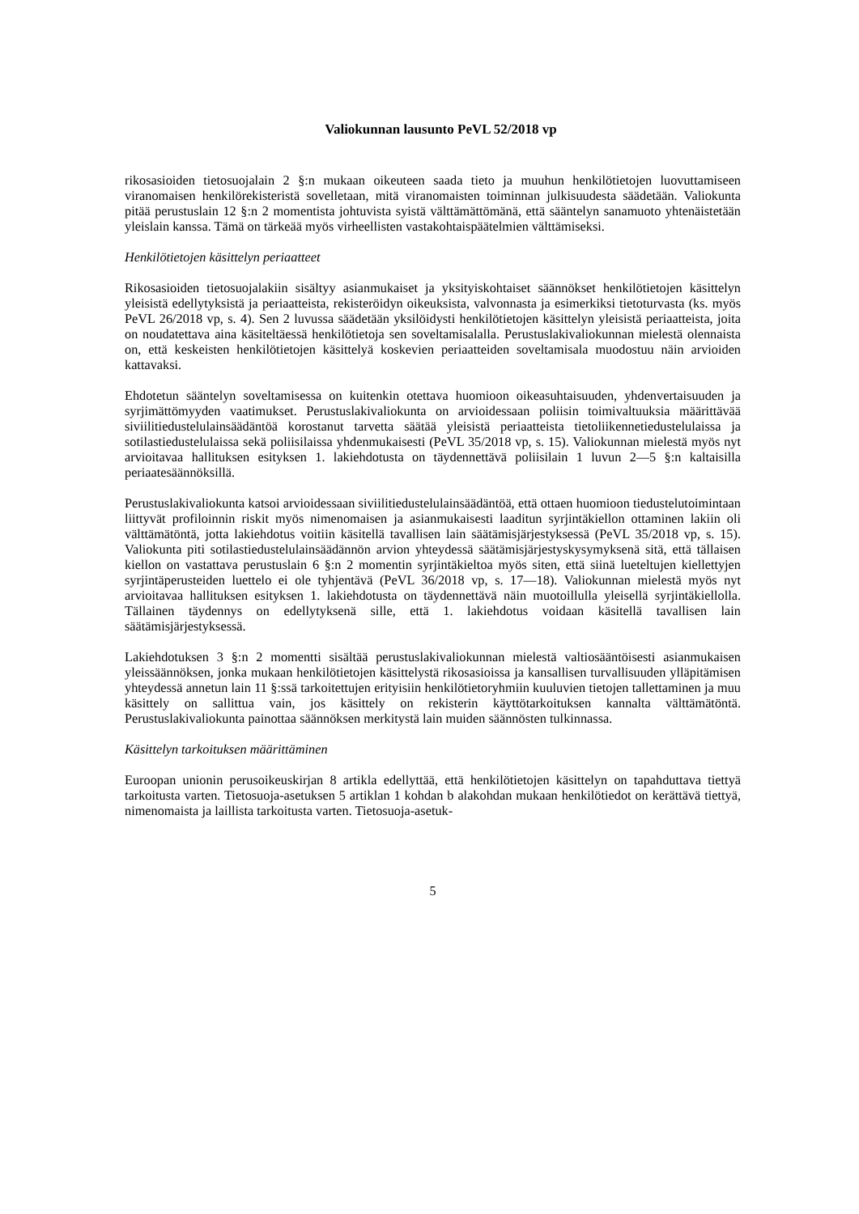Valiokunnan lausunto PeVL 52/2018 vp
rikosasioiden tietosuojalain 2 §:n mukaan oikeuteen saada tieto ja muuhun henkilötietojen luovuttamiseen viranomaisen henkilörekisteristä sovelletaan, mitä viranomaisten toiminnan julkisuudesta säädetään. Valiokunta pitää perustuslain 12 §:n 2 momentista johtuvista syistä välttämättömänä, että sääntelyn sanamuoto yhtenäistetään yleislain kanssa. Tämä on tärkeää myös virheellisten vastakohtaispäätelmien välttämiseksi.
Henkilötietojen käsittelyn periaatteet
Rikosasioiden tietosuojalakiin sisältyy asianmukaiset ja yksityiskohtaiset säännökset henkilötietojen käsittelyn yleisistä edellytyksistä ja periaatteista, rekisteröidyn oikeuksista, valvonnasta ja esimerkiksi tietoturvasta (ks. myös PeVL 26/2018 vp, s. 4). Sen 2 luvussa säädetään yksilöidysti henkilötietojen käsittelyn yleisistä periaatteista, joita on noudatettava aina käsiteltäessä henkilötietoja sen soveltamisalalla. Perustuslakivaliokunnan mielestä olennaista on, että keskeisten henkilötietojen käsittelyä koskevien periaatteiden soveltamisala muodostuu näin arvioiden kattavaksi.
Ehdotetun sääntelyn soveltamisessa on kuitenkin otettava huomioon oikeasuhtaisuuden, yhdenvertaisuuden ja syrjimättömyyden vaatimukset. Perustuslakivaliokunta on arvioidessaan poliisin toimivaltuuksia määrittävää siviilitiedustelulainsäädäntöä korostanut tarvetta säätää yleisistä periaatteista tietoliikennetiedustelulaissa ja sotilastiedustelulaissa sekä poliisilaissa yhdenmukaisesti (PeVL 35/2018 vp, s. 15). Valiokunnan mielestä myös nyt arvioitavaa hallituksen esityksen 1. lakiehdotusta on täydennettävä poliisilain 1 luvun 2—5 §:n kaltaisilla periaatesäännöksillä.
Perustuslakivaliokunta katsoi arvioidessaan siviilitiedustelulainsäädäntöä, että ottaen huomioon tiedustelutoimintaan liittyvät profiloinnin riskit myös nimenomaisen ja asianmukaisesti laaditun syrjintäkiellon ottaminen lakiin oli välttämätöntä, jotta lakiehdotus voitiin käsitellä tavallisen lain säätämisjärjestyksessä (PeVL 35/2018 vp, s. 15). Valiokunta piti sotilastiedustelulainsäädännön arvion yhteydessä säätämisjärjestyskysymyksenä sitä, että tällaisen kiellon on vastattava perustuslain 6 §:n 2 momentin syrjintäkieltoa myös siten, että siinä lueteltujen kiellettyjen syrjintäperusteiden luettelo ei ole tyhjentävä (PeVL 36/2018 vp, s. 17—18). Valiokunnan mielestä myös nyt arvioitavaa hallituksen esityksen 1. lakiehdotusta on täydennettävä näin muotoillulla yleisellä syrjintäkiellolla. Tällainen täydennys on edellytyksenä sille, että 1. lakiehdotus voidaan käsitellä tavallisen lain säätämisjärjestyksessä.
Lakiehdotuksen 3 §:n 2 momentti sisältää perustuslakivaliokunnan mielestä valtiosääntöisesti asianmukaisen yleissäännöksen, jonka mukaan henkilötietojen käsittelystä rikosasioissa ja kansallisen turvallisuuden ylläpitämisen yhteydessä annetun lain 11 §:ssä tarkoitettujen erityisiin henkilötietoryhmiin kuuluvien tietojen tallettaminen ja muu käsittely on sallittua vain, jos käsittely on rekisterin käyttötarkoituksen kannalta välttämätöntä. Perustuslakivaliokunta painottaa säännöksen merkitystä lain muiden säännösten tulkinnassa.
Käsittelyn tarkoituksen määrittäminen
Euroopan unionin perusoikeuskirjan 8 artikla edellyttää, että henkilötietojen käsittelyn on tapahduttava tiettyä tarkoitusta varten. Tietosuoja-asetuksen 5 artiklan 1 kohdan b alakohdan mukaan henkilötiedot on kerättävä tiettyä, nimenomaista ja laillista tarkoitusta varten. Tietosuoja-asetuk-
5